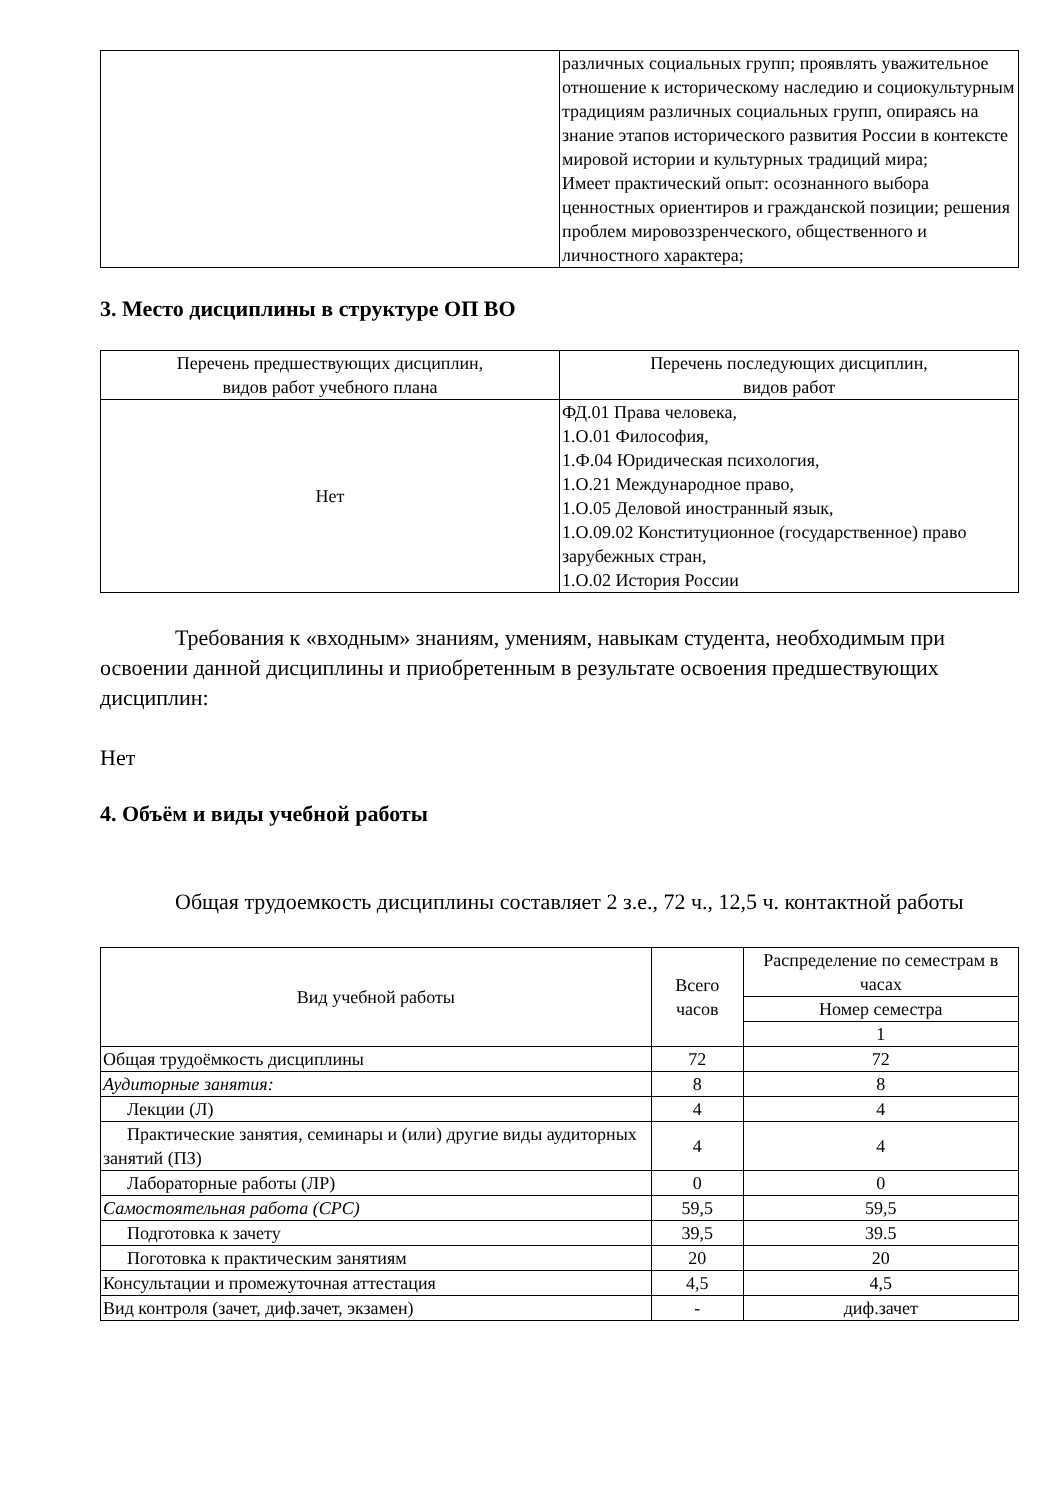| | различных социальных групп; проявлять уважительное отношение к историческому наследию и социокультурным традициям различных социальных групп, опираясь на знание этапов исторического развития России в контексте мировой истории и культурных традиций мира; Имеет практический опыт: осознанного выбора ценностных ориентиров и гражданской позиции; решения проблем мировоззренческого, общественного и личностного характера; |
3. Место дисциплины в структуре ОП ВО
| Перечень предшествующих дисциплин, видов работ учебного плана | Перечень последующих дисциплин, видов работ |
| --- | --- |
| Нет | ФД.01 Права человека, 1.О.01 Философия, 1.Ф.04 Юридическая психология, 1.О.21 Международное право, 1.О.05 Деловой иностранный язык, 1.О.09.02 Конституционное (государственное) право зарубежных стран, 1.О.02 История России |
Требования к «входным» знаниям, умениям, навыкам студента, необходимым при освоении данной дисциплины и приобретенным в результате освоения предшествующих дисциплин:
Нет
4. Объём и виды учебной работы
Общая трудоемкость дисциплины составляет 2 з.е., 72 ч., 12,5 ч. контактной работы
| Вид учебной работы | Всего часов | Распределение по семестрам в часах |
| --- | --- | --- |
| | | Номер семестра |
| | | 1 |
| Общая трудоёмкость дисциплины | 72 | 72 |
| Аудиторные занятия: | 8 | 8 |
| Лекции (Л) | 4 | 4 |
| Практические занятия, семинары и (или) другие виды аудиторных занятий (ПЗ) | 4 | 4 |
| Лабораторные работы (ЛР) | 0 | 0 |
| Самостоятельная работа (СРС) | 59,5 | 59,5 |
| Подготовка к зачету | 39,5 | 39.5 |
| Поготовка к практическим занятиям | 20 | 20 |
| Консультации и промежуточная аттестация | 4,5 | 4,5 |
| Вид контроля (зачет, диф.зачет, экзамен) | - | диф.зачет |